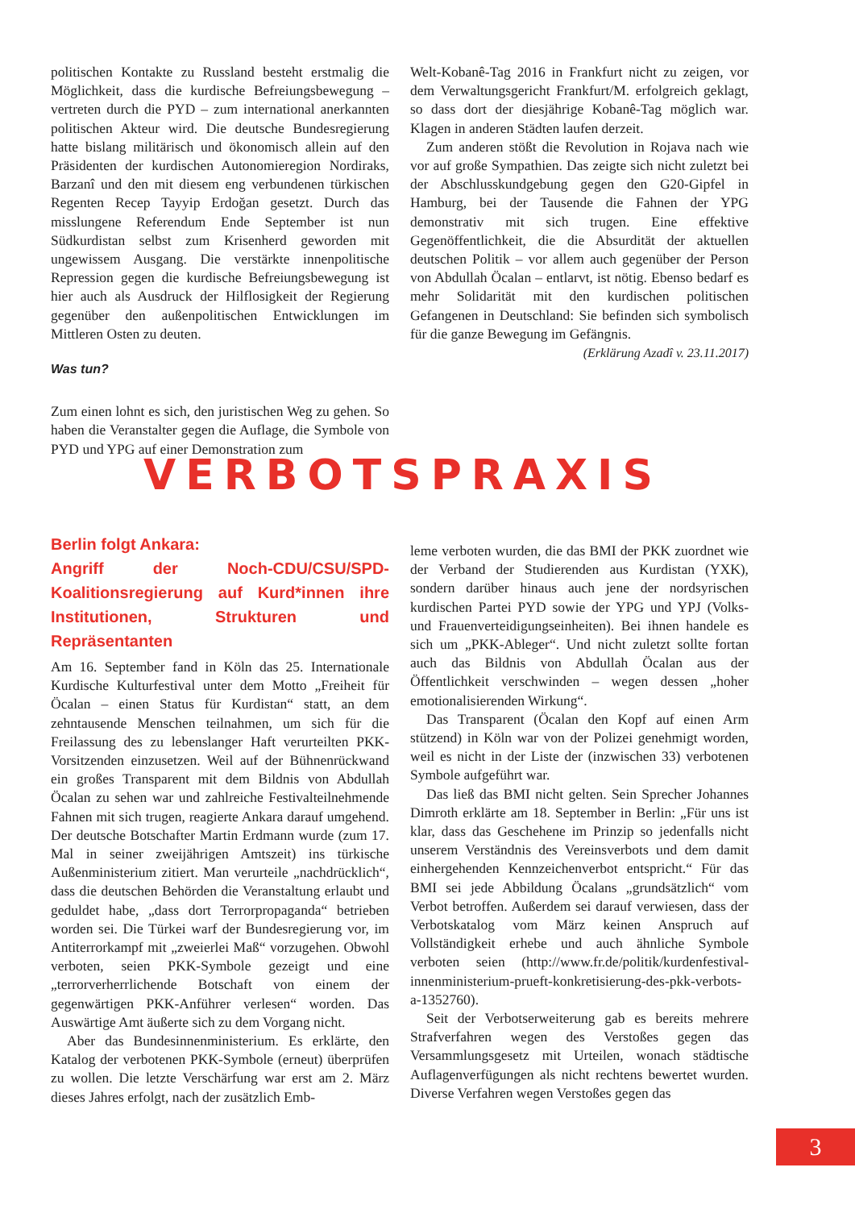politischen Kontakte zu Russland besteht erstmalig die Möglichkeit, dass die kurdische Befreiungsbewegung – vertreten durch die PYD – zum international anerkannten politischen Akteur wird. Die deutsche Bundesregierung hatte bislang militärisch und ökonomisch allein auf den Präsidenten der kurdischen Autonomieregion Nordiraks, Barzanî und den mit diesem eng verbundenen türkischen Regenten Recep Tayyip Erdoğan gesetzt. Durch das misslungene Referendum Ende September ist nun Südkurdistan selbst zum Krisenherd geworden mit ungewissem Ausgang. Die verstärkte innenpolitische Repression gegen die kurdische Befreiungsbewegung ist hier auch als Ausdruck der Hilflosigkeit der Regierung gegenüber den außenpolitischen Entwicklungen im Mittleren Osten zu deuten.
Was tun?
Zum einen lohnt es sich, den juristischen Weg zu gehen. So haben die Veranstalter gegen die Auflage, die Symbole von PYD und YPG auf einer Demonstration zum
Welt-Kobanê-Tag 2016 in Frankfurt nicht zu zeigen, vor dem Verwaltungsgericht Frankfurt/M. erfolgreich geklagt, so dass dort der diesjährige Kobanê-Tag möglich war. Klagen in anderen Städten laufen derzeit.
Zum anderen stößt die Revolution in Rojava nach wie vor auf große Sympathien. Das zeigte sich nicht zuletzt bei der Abschlusskundgebung gegen den G20-Gipfel in Hamburg, bei der Tausende die Fahnen der YPG demonstrativ mit sich trugen. Eine effektive Gegenöffentlichkeit, die die Absurdität der aktuellen deutschen Politik – vor allem auch gegenüber der Person von Abdullah Öcalan – entlarvt, ist nötig. Ebenso bedarf es mehr Solidarität mit den kurdischen politischen Gefangenen in Deutschland: Sie befinden sich symbolisch für die ganze Bewegung im Gefängnis.
(Erklärung Azadî v. 23.11.2017)
VERBOTSPRAXIS
Berlin folgt Ankara:
Angriff der Noch-CDU/CSU/SPD-Koalitionsregierung auf Kurd*innen ihre Institutionen, Strukturen und Repräsentanten
Am 16. September fand in Köln das 25. Internationale Kurdische Kulturfestival unter dem Motto „Freiheit für Öcalan – einen Status für Kurdistan“ statt, an dem zehntausende Menschen teilnahmen, um sich für die Freilassung des zu lebenslanger Haft verurteilten PKK-Vorsitzenden einzusetzen. Weil auf der Bühnenrückwand ein großes Transparent mit dem Bildnis von Abdullah Öcalan zu sehen war und zahlreiche Festivalteilnehmende Fahnen mit sich trugen, reagierte Ankara darauf umgehend. Der deutsche Botschafter Martin Erdmann wurde (zum 17. Mal in seiner zweijährigen Amtszeit) ins türkische Außenministerium zitiert. Man verurteile „nachdrücklich“, dass die deutschen Behörden die Veranstaltung erlaubt und geduldet habe, „dass dort Terrorpropaganda“ betrieben worden sei. Die Türkei warf der Bundesregierung vor, im Antiterrorkampf mit „zweierlei Maß“ vorzugehen. Obwohl verboten, seien PKK-Symbole gezeigt und eine „terrorverherrlichende Botschaft von einem der gegenwärtigen PKK-Anführer verlesen“ worden. Das Auswärtige Amt äußerte sich zu dem Vorgang nicht.
Aber das Bundesinnenministerium. Es erklärte, den Katalog der verbotenen PKK-Symbole (erneut) überprüfen zu wollen. Die letzte Verschärfung war erst am 2. März dieses Jahres erfolgt, nach der zusätzlich Emb-
leme verboten wurden, die das BMI der PKK zuordnet wie der Verband der Studierenden aus Kurdistan (YXK), sondern darüber hinaus auch jene der nordsyrischen kurdischen Partei PYD sowie der YPG und YPJ (Volks- und Frauenverteidigungseinheiten). Bei ihnen handele es sich um „PKK-Ableger“. Und nicht zuletzt sollte fortan auch das Bildnis von Abdullah Öcalan aus der Öffentlichkeit verschwinden – wegen dessen „hoher emotionalisierenden Wirkung“.
Das Transparent (Öcalan den Kopf auf einen Arm stützend) in Köln war von der Polizei genehmigt worden, weil es nicht in der Liste der (inzwischen 33) verbotenen Symbole aufgeführt war.
Das ließ das BMI nicht gelten. Sein Sprecher Johannes Dimroth erklärte am 18. September in Berlin: „Für uns ist klar, dass das Geschehene im Prinzip so jedenfalls nicht unserem Verständnis des Vereinsverbots und dem damit einhergehenden Kennzeichenverbot entspricht.“ Für das BMI sei jede Abbildung Öcalans „grundsätzlich“ vom Verbot betroffen. Außerdem sei darauf verwiesen, dass der Verbotskatalog vom März keinen Anspruch auf Vollständigkeit erhebe und auch ähnliche Symbole verboten seien (http://www.fr.de/politik/kurdenfestival-innenministerium-prueft-konkretisierung-des-pkk-verbots-a-1352760).
Seit der Verbotserweiterung gab es bereits mehrere Strafverfahren wegen des Verstoßes gegen das Versammlungsgesetz mit Urteilen, wonach städtische Auflagenverfügungen als nicht rechtens bewertet wurden. Diverse Verfahren wegen Verstoßes gegen das
3